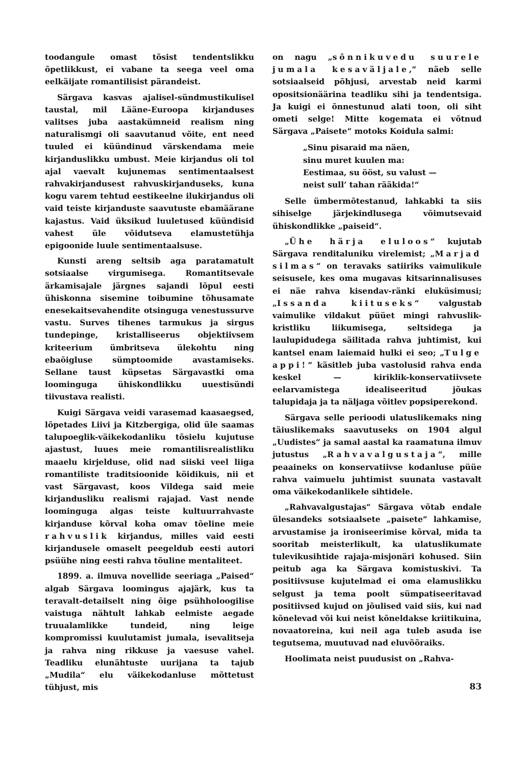toodangule omast tõsist tendentslikku õpetlikkust, ei vabane ta seega veel oma eelkäijate romantilisist pärandeist.
Särgava kasvas ajalisel-sündmustikulisel taustal, mil Lääne-Euroopa kirjanduses valitses juba aastakümneid realism ning naturalismgi oli saavutanud võite, ent need tuuled ei küündinud värskendama meie kirjanduslikku umbust. Meie kirjandus oli tol ajal vaevalt kujunemas sentimentaalsest rahvakirjandusest rahvuskirjanduseks, kuna kogu varem tehtud eestikeelne ilukirjandus oli vaid teiste kirjanduste saavutuste ebamäärane kajastus. Vaid üksikud luuletused küündisid vahest üle võidutseva elamustetühja epigoonide luule sentimentaalsuse.
Kunsti areng seltsib aga paratamatult sotsiaalse virgumisega. Romantitsevale ärkamisajale järgnes sajandi lõpul eesti ühiskonna sisemine toibumine tõhusamate enesekaitsevahendite otsinguga venestussurve vastu. Surves tihenes tarmukus ja sirgus tundepinge, kristalliseerus objektiivsem kriteerium ümbritseva ülekohtu ning ebaõigluse sümptoomide avastamiseks. Sellane taust küpsetas Särgavastki oma loominguga ühiskondlikku uuestisündi tiivustava realisti.
Kuigi Särgava veidi varasemad kaasaegsed, lõpetades Liivi ja Kitzbergiga, olid üle saamas talupoeglik-väikekodanliku tõsielu kujutuse ajastust, luues meie romantilisrealistliku maaelu kirjelduse, olid nad siiski veel liiga romantiliste traditsioonide köidikuis, nii et vast Särgavast, koos Vildega said meie kirjandusliku realismi rajajad. Vast nende loominguga algas teiste kultuurrahvaste kirjanduse kõrval koha omav tõeline meie rahvuslik kirjandus, milles vaid eesti kirjandusele omaselt peegeldub eesti autori psüühe ning eesti rahva tõuline mentaliteet.
1899. a. ilmuva novellide seeriaga „Paised“ algab Särgava loomingus ajajärk, kus ta teravalt-detailselt ning õige psühholoogilise vaistuga nähtult lahkab eelmiste aegade truualamlikke tundeid, ning leige kompromissi kuulutamist jumala, isevalitseja ja rahva ning rikkuse ja vaesuse vahel. Teadliku elunähtuste uurijana ta tajub „Mudila“ elu väikekodanluse mõttetust tühjust, mis
on nagu „sõnnikuvedu suurele jumala kesaväljale,“ näeb selle sotsiaalseid põhjusi, arvestab neid karmi opositsionäärina teadliku sihi ja tendentsiga. Ja kuigi ei õnnestunud alati toon, oli siht ometi selge! Mitte kogemata ei võtnud Särgava „Paisete“ motoks Koidula salmi:
„Sinu pisaraid ma näen,
sinu muret kuulen ma:
Eestimaa, su ööst, su valust —
neist sull’ tahan rääkida!“
Selle ümbermõtestanud, lahkabki ta siis sihiselge järjekindlusega võimutsevaid ühiskondlikke „paiseid“.
„Ühe härja eluloos“ kujutab Särgava renditaluniku virelemist; „Marjad silmas“ on teravaks satiiriks vaimulikule seisusele, kes oma mugavas kitsarinnalisuses ei näe rahva kisendav-ränki eluküsimusi; „Issanda kiituseks“ valgustab vaimulike vildakut püüet mingi rahvuslik-kristliku liikumisega, seltsidega ja laulupidudega säilitada rahva juhtimist, kui kantsel enam laiemaid hulki ei seo; „Tulge appi!“ käsitleb juba vastolusid rahva enda keskel — kiriklik-konservatiivsete eelarvamistega idealiseeritud jõukas talupidaja ja ta näljaga võitlev popsiperekond.
Särgava selle perioodi ulatuslikemaks ning täiuslikemaks saavutuseks on 1904 algul „Uudistes“ ja samal aastal ka raamatuna ilmuv jutustus „Rahvavalgustaja“, mille peaaineks on konservatiivse kodanluse püüe rahva vaimuelu juhtimist suunata vastavalt oma väikekodanlikele sihtidele.
„Rahvavalgustajas“ Särgava võtab endale ülesandeks sotsiaalsete „paisete“ lahkamise, arvustamise ja ironiseerimise kõrval, mida ta sooritab meisterlikult, ka ulatuslikumate tulevikusihtide rajaja-misjonäri kohused. Siin peitub aga ka Särgava komistuskivi. Ta positiivsuse kujutelmad ei oma elamuslikku selgust ja tema poolt sümpatiseeritavad positiivsed kujud on jõulised vaid siis, kui nad kõnelevad või kui neist kõneldakse kriitikuina, novaatoreina, kui neil aga tuleb asuda ise tegutsema, muutuvad nad eluvõõraiks.
Hoolimata neist puudusist on „Rahva-
83